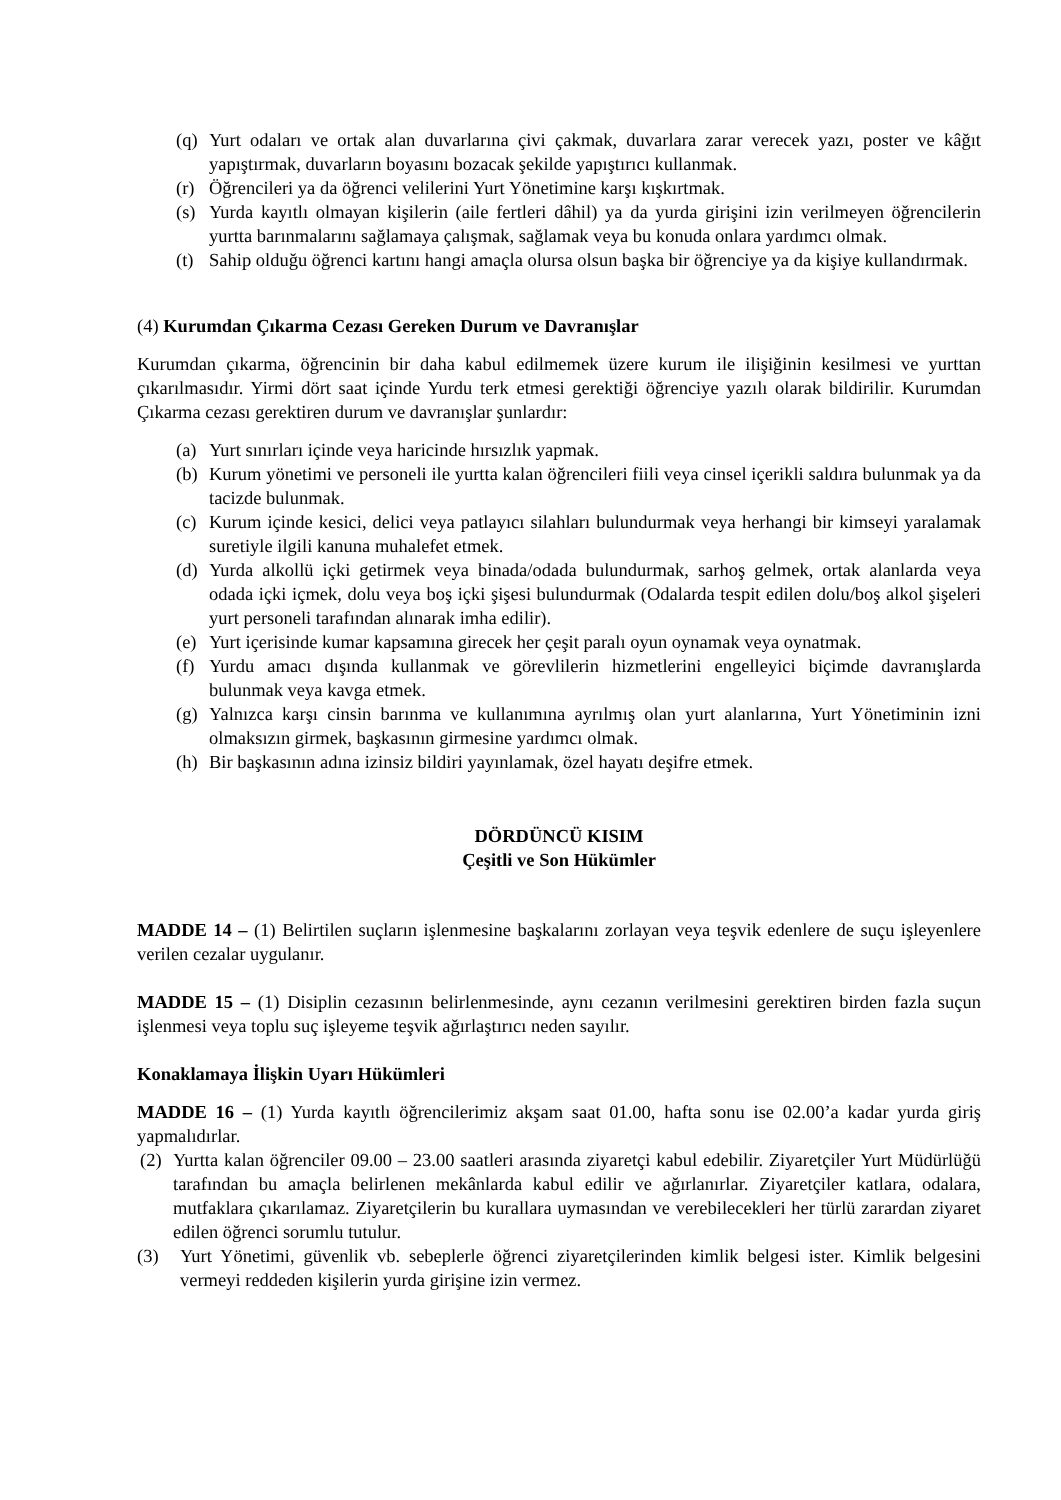(q) Yurt odaları ve ortak alan duvarlarına çivi çakmak, duvarlara zarar verecek yazı, poster ve kâğıt yapıştırmak, duvarların boyasını bozacak şekilde yapıştırıcı kullanmak.
(r) Öğrencileri ya da öğrenci velilerini Yurt Yönetimine karşı kışkırtmak.
(s) Yurda kayıtlı olmayan kişilerin (aile fertleri dâhil) ya da yurda girişini izin verilmeyen öğrencilerin yurtta barınmalarını sağlamaya çalışmak, sağlamak veya bu konuda onlara yardımcı olmak.
(t) Sahip olduğu öğrenci kartını hangi amaçla olursa olsun başka bir öğrenciye ya da kişiye kullandırmak.
(4) Kurumdan Çıkarma Cezası Gereken Durum ve Davranışlar
Kurumdan çıkarma, öğrencinin bir daha kabul edilmemek üzere kurum ile ilişiğinin kesilmesi ve yurttan çıkarılmasıdır. Yirmi dört saat içinde Yurdu terk etmesi gerektiği öğrenciye yazılı olarak bildirilir. Kurumdan Çıkarma cezası gerektiren durum ve davranışlar şunlardır:
(a) Yurt sınırları içinde veya haricinde hırsızlık yapmak.
(b) Kurum yönetimi ve personeli ile yurtta kalan öğrencileri fiili veya cinsel içerikli saldıra bulunmak ya da tacizde bulunmak.
(c) Kurum içinde kesici, delici veya patlayıcı silahları bulundurmak veya herhangi bir kimseyi yaralamak suretiyle ilgili kanuna muhalefet etmek.
(d) Yurda alkollü içki getirmek veya binada/odada bulundurmak, sarhoş gelmek, ortak alanlarda veya odada içki içmek, dolu veya boş içki şişesi bulundurmak (Odalarda tespit edilen dolu/boş alkol şişeleri yurt personeli tarafından alınarak imha edilir).
(e) Yurt içerisinde kumar kapsamına girecek her çeşit paralı oyun oynamak veya oynatmak.
(f) Yurdu amacı dışında kullanmak ve görevlilerin hizmetlerini engelleyici biçimde davranışlarda bulunmak veya kavga etmek.
(g) Yalnızca karşı cinsin barınma ve kullanımına ayrılmış olan yurt alanlarına, Yurt Yönetiminin izni olmaksızın girmek, başkasının girmesine yardımcı olmak.
(h) Bir başkasının adına izinsiz bildiri yayınlamak, özel hayatı deşifre etmek.
DÖRDÜNCÜ KISIM
Çeşitli ve Son Hükümler
MADDE 14 – (1) Belirtilen suçların işlenmesine başkalarını zorlayan veya teşvik edenlere de suçu işleyenlere verilen cezalar uygulanır.
MADDE 15 – (1) Disiplin cezasının belirlenmesinde, aynı cezanın verilmesini gerektiren birden fazla suçun işlenmesi veya toplu suç işleyeme teşvik ağırlaştırıcı neden sayılır.
Konaklamaya İlişkin Uyarı Hükümleri
MADDE 16 – (1) Yurda kayıtlı öğrencilerimiz akşam saat 01.00, hafta sonu ise 02.00’a kadar yurda giriş yapmalıdırlar.
(2) Yurtta kalan öğrenciler 09.00 – 23.00 saatleri arasında ziyaretçi kabul edebilir. Ziyaretçiler Yurt Müdürlüğü tarafından bu amaçla belirlenen mekânlarda kabul edilir ve ağırlanırlar. Ziyaretçiler katlara, odalara, mutfaklara çıkarılamaz. Ziyaretçilerin bu kurallara uymasından ve verebilecekleri her türlü zarardan ziyaret edilen öğrenci sorumlu tutulur.
(3) Yurt Yönetimi, güvenlik vb. sebeplerle öğrenci ziyaretçilerinden kimlik belgesi ister. Kimlik belgesini vermeyi reddeden kişilerin yurda girişine izin vermez.